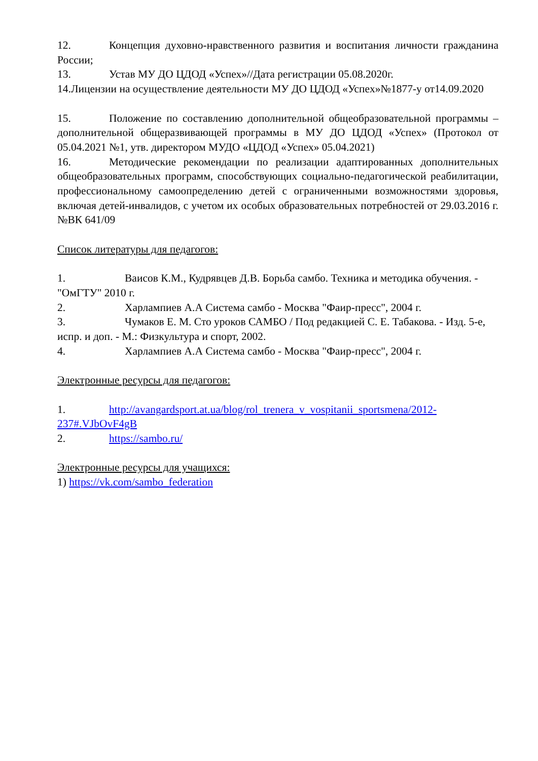12. Концепция духовно-нравственного развития и воспитания личности гражданина России;
13. Устав МУ ДО ЦДОД «Успех»//Дата регистрации 05.08.2020г.
14.Лицензии на осуществление деятельности МУ ДО ЦДОД «Успех»№1877-у от14.09.2020
15. Положение по составлению дополнительной общеобразовательной программы – дополнительной общеразвивающей программы в МУ ДО ЦДОД «Успех» (Протокол от 05.04.2021 №1, утв. директором МУДО «ЦДОД «Успех» 05.04.2021)
16. Методические рекомендации по реализации адаптированных дополнительных общеобразовательных программ, способствующих социально-педагогической реабилитации, профессиональному самоопределению детей с ограниченными возможностями здоровья, включая детей-инвалидов, с учетом их особых образовательных потребностей от 29.03.2016 г. №ВК 641/09
Список литературы для педагогов:
1. Ваисов К.М., Кудрявцев Д.В. Борьба самбо. Техника и методика обучения. - "ОмГТУ" 2010 г.
2. Харлампиев А.А Система самбо - Москва "Фаир-пресс", 2004 г.
3. Чумаков Е. М. Сто уроков САМБО / Под редакцией С. Е. Табакова. - Изд. 5-е, испр. и доп. - М.: Физкультура и спорт, 2002.
4. Харлампиев А.А Система самбо - Москва "Фаир-пресс", 2004 г.
Электронные ресурсы для педагогов:
1. http://avangardsport.at.ua/blog/rol_trenera_v_vospitanii_sportsmena/2012-237#.VJbOvF4gB
2. https://sambo.ru/
Электронные ресурсы для учащихся:
1) https://vk.com/sambo_federation